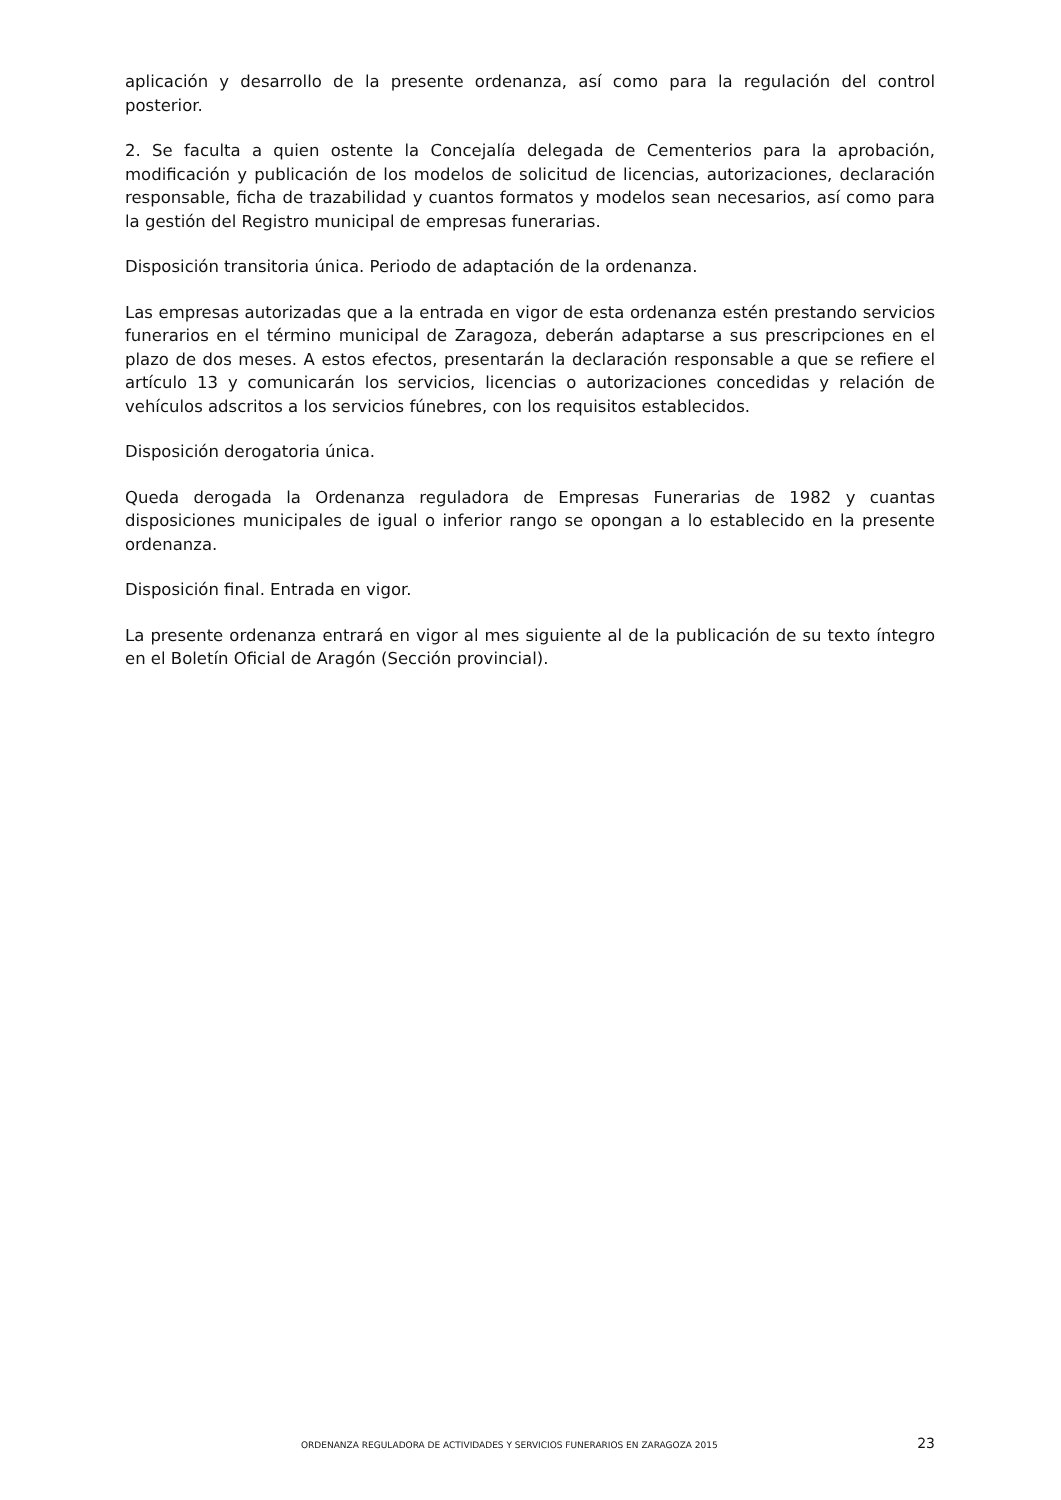aplicación y desarrollo de la presente ordenanza, así como para la regulación del control posterior.
2. Se faculta a quien ostente la Concejalía delegada de Cementerios para la aprobación, modificación y publicación de los modelos de solicitud de licencias, autorizaciones, declaración responsable, ficha de trazabilidad y cuantos formatos y modelos sean necesarios, así como para la gestión del Registro municipal de empresas funerarias.
Disposición transitoria única. Periodo de adaptación de la ordenanza.
Las empresas autorizadas que a la entrada en vigor de esta ordenanza estén prestando servicios funerarios en el término municipal de Zaragoza, deberán adaptarse a sus prescripciones en el plazo de dos meses. A estos efectos, presentarán la declaración responsable a que se refiere el artículo 13 y comunicarán los servicios, licencias o autorizaciones concedidas y relación de vehículos adscritos a los servicios fúnebres, con los requisitos establecidos.
Disposición derogatoria única.
Queda derogada la Ordenanza reguladora de Empresas Funerarias de 1982 y cuantas disposiciones municipales de igual o inferior rango se opongan a lo establecido en la presente ordenanza.
Disposición final. Entrada en vigor.
La presente ordenanza entrará en vigor al mes siguiente al de la publicación de su texto íntegro en el Boletín Oficial de Aragón (Sección provincial).
ORDENANZA REGULADORA DE ACTIVIDADES Y SERVICIOS FUNERARIOS EN ZARAGOZA 2015 23